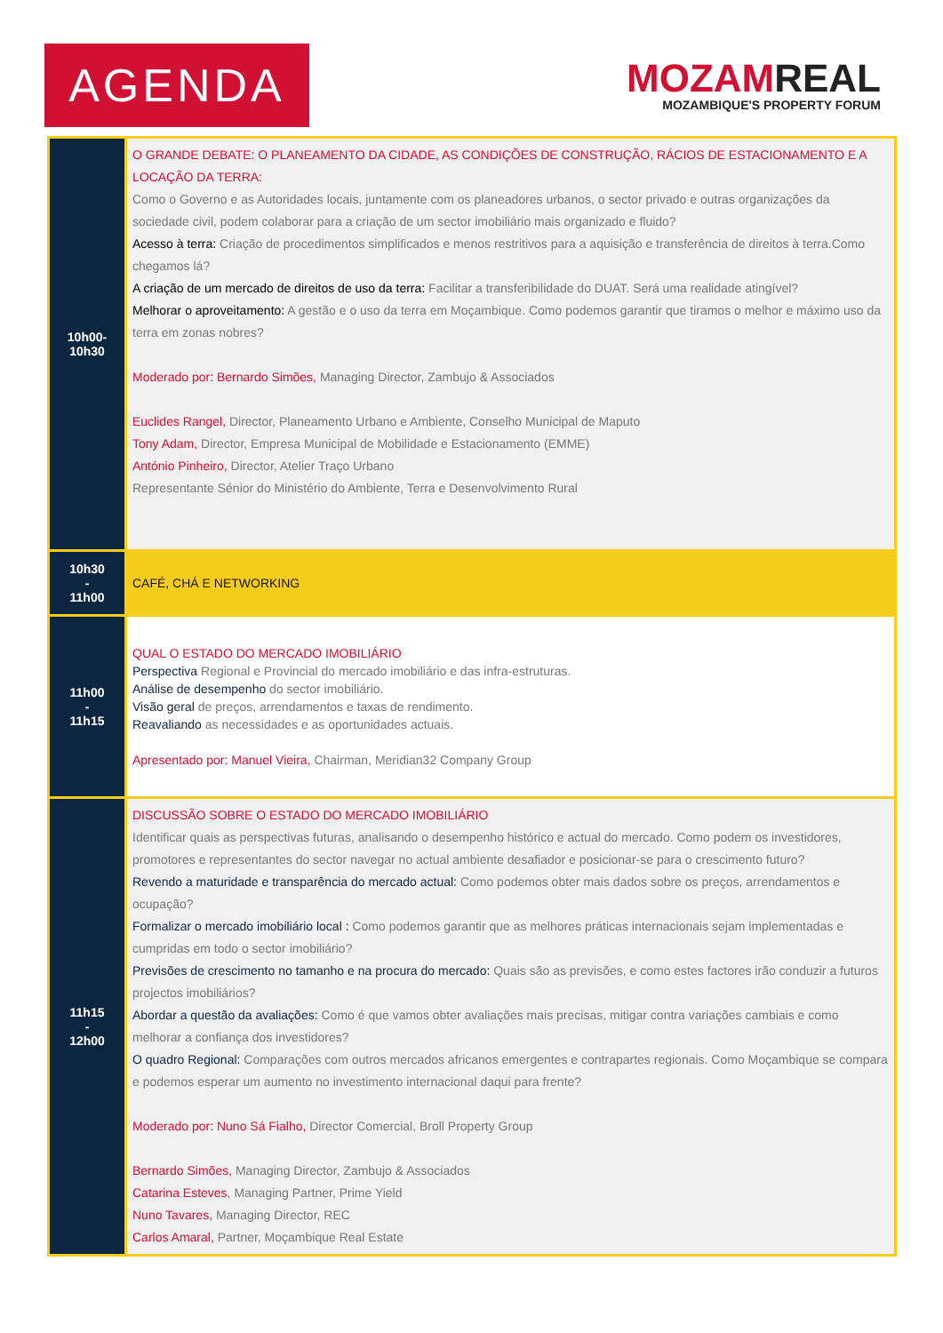AGENDA
MOZAMREAL
MOZAMBIQUE'S PROPERTY FORUM
| 10h00- 10h30 | O GRANDE DEBATE: O PLANEAMENTO DA CIDADE, AS CONDIÇÕES DE CONSTRUÇÃO, RÁCIOS DE ESTACIONAMENTO E A LOCAÇÃO DA TERRA: Como o Governo e as Autoridades locais, juntamente com os planeadores urbanos, o sector privado e outras organizações da sociedade civil, podem colaborar para a criação de um sector imobiliário mais organizado e fluido? Acesso à terra: Criação de procedimentos simplificados e menos restritivos para a aquisição e transferência de direitos à terra.Como chegamos lá? A criação de um mercado de direitos de uso da terra: Facilitar a transferibilidade do DUAT. Será uma realidade atingível? Melhorar o aproveitamento: A gestão e o uso da terra em Moçambique. Como podemos garantir que tiramos o melhor e máximo uso da terra em zonas nobres? Moderado por: Bernardo Simões, Managing Director, Zambujo & Associados Euclides Rangel, Director, Planeamento Urbano e Ambiente, Conselho Municipal de Maputo Tony Adam, Director, Empresa Municipal de Mobilidade e Estacionamento (EMME) António Pinheiro, Director, Atelier Traço Urbano Representante Sénior do Ministério do Ambiente, Terra e Desenvolvimento Rural |
| 10h30 - 11h00 | CAFÉ, CHÁ E NETWORKING |
| 11h00 - 11h15 | QUAL O ESTADO DO MERCADO IMOBILIÁRIO Perspectiva Regional e Provincial do mercado imobiliário e das infra-estruturas. Análise de desempenho do sector imobiliário. Visão geral de preços, arrendamentos e taxas de rendimento. Reavaliando as necessidades e as oportunidades actuais. Apresentado por: Manuel Vieira, Chairman, Meridian32 Company Group |
| 11h15 - 12h00 | DISCUSSÃO SOBRE O ESTADO DO MERCADO IMOBILIÁRIO Identificar quais as perspectivas futuras, analisando o desempenho histórico e actual do mercado. Como podem os investidores, promotores e representantes do sector navegar no actual ambiente desafiador e posicionar-se para o crescimento futuro? Revendo a maturidade e transparência do mercado actual: Como podemos obter mais dados sobre os preços, arrendamentos e ocupação? Formalizar o mercado imobiliário local : Como podemos garantir que as melhores práticas internacionais sejam implementadas e cumpridas em todo o sector imobiliário? Previsões de crescimento no tamanho e na procura do mercado: Quais são as previsões, e como estes factores irão conduzir a futuros projectos imobiliários? Abordar a questão da avaliações: Como é que vamos obter avaliações mais precisas, mitigar contra variações cambiais e como melhorar a confiança dos investidores? O quadro Regional: Comparações com outros mercados africanos emergentes e contrapartes regionais. Como Moçambique se compara e podemos esperar um aumento no investimento internacional daqui para frente? Moderado por: Nuno Sá Fialho, Director Comercial, Broll Property Group Bernardo Simões, Managing Director, Zambujo & Associados Catarina Esteves , Managing Partner, Prime Yield Nuno Tavares, Managing Director, REC Carlos Amaral, Partner, Moçambique Real Estate |